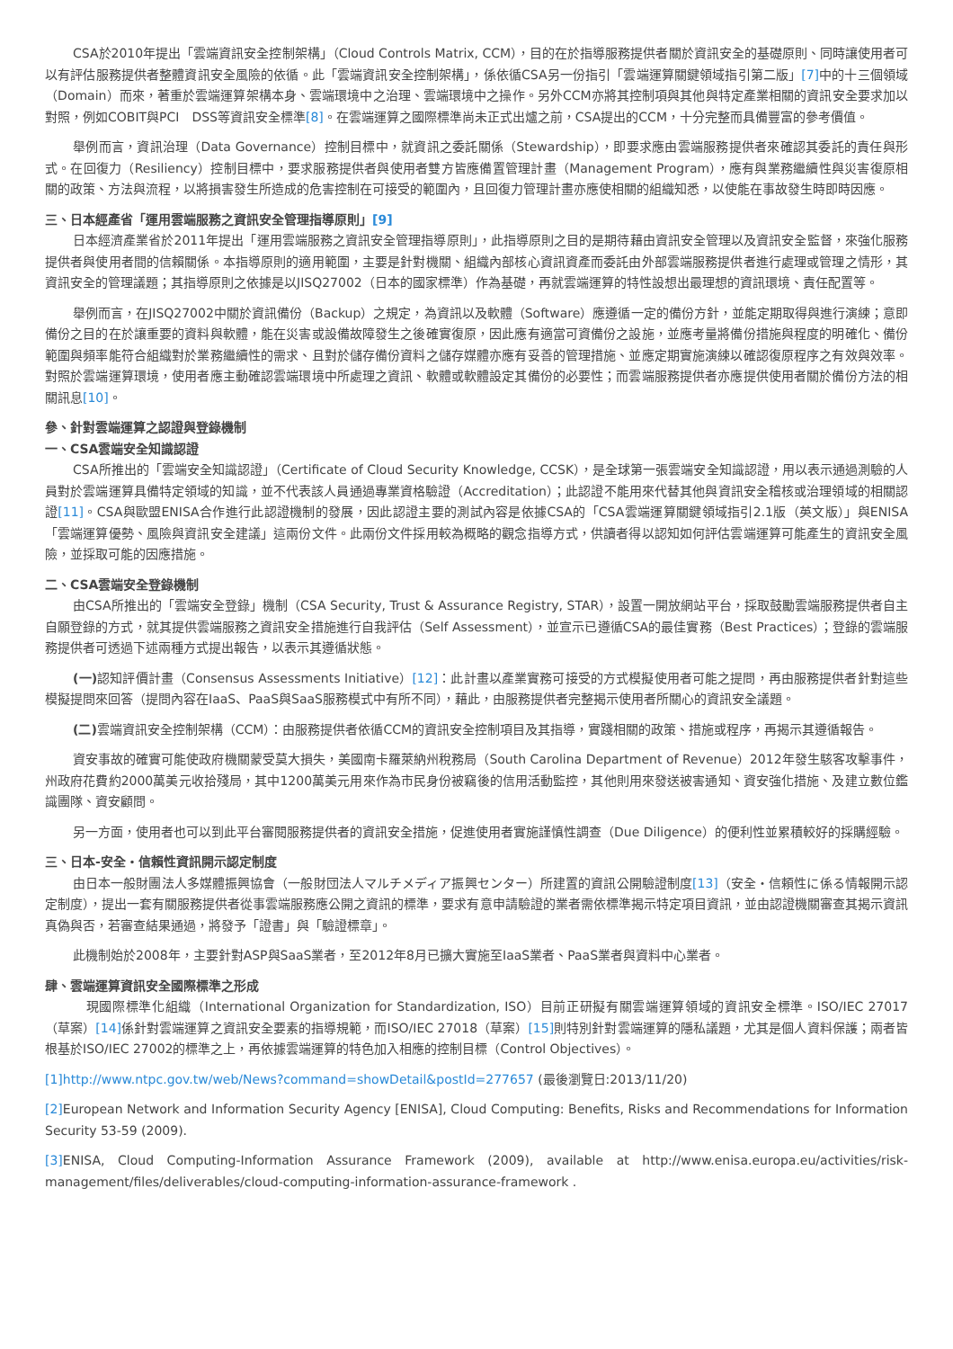CSA於2010年提出「雲端資訊安全控制架構」（Cloud Controls Matrix, CCM），目的在於指導服務提供者關於資訊安全的基礎原則、同時讓使用者可以有評估服務提供者整體資訊安全風險的依循。此「雲端資訊安全控制架構」，係依循CSA另一份指引「雲端運算關鍵領域指引第二版」[7] 中的十三個領域（Domain）而來，著重於雲端運算架構本身、雲端環境中之治理、雲端環境中之操作。另外CCM亦將其控制項與其他與特定產業相關的資訊安全要求加以對照，例如COBIT與PCI　DSS等資訊安全標準[8]。在雲端運算之國際標準尚未正式出爐之前，CSA提出的CCM，十分完整而具備豐富的參考價值。
舉例而言，資訊治理（Data Governance）控制目標中，就資訊之委託關係（Stewardship），即要求應由雲端服務提供者來確認其委託的責任與形式。在回復力（Resiliency）控制目標中，要求服務提供者與使用者雙方皆應備置管理計畫（Management Program），應有與業務繼續性與災害復原相關的政策、方法與流程，以將損害發生所造成的危害控制在可接受的範圍內，且回復力管理計畫亦應使相關的組織知悉，以使能在事故發生時即時因應。
三、日本經產省「運用雲端服務之資訊安全管理指導原則」[9]
日本經濟產業省於2011年提出「運用雲端服務之資訊安全管理指導原則」，此指導原則之目的是期待藉由資訊安全管理以及資訊安全監督，來強化服務提供者與使用者間的信賴關係。本指導原則的適用範圍，主要是針對機關、組織內部核心資訊資產而委託由外部雲端服務提供者進行處理或管理之情形，其資訊安全的管理議題；其指導原則之依據是以JISQ27002（日本的國家標準）作為基礎，再就雲端運算的特性設想出最理想的資訊環境、責任配置等。
舉例而言，在JISQ27002中關於資訊備份（Backup）之規定，為資訊以及軟體（Software）應遵循一定的備份方針，並能定期取得與進行演練；意即備份之目的在於讓重要的資料與軟體，能在災害或設備故障發生之後確實復原，因此應有適當可資備份之設施，並應考量將備份措施與程度的明確化、備份範圍與頻率能符合組織對於業務繼續性的需求、且對於儲存備份資料之儲存媒體亦應有妥善的管理措施、並應定期實施演練以確認復原程序之有效與效率。對照於雲端運算環境，使用者應主動確認雲端環境中所處理之資訊、軟體或軟體設定其備份的必要性；而雲端服務提供者亦應提供使用者關於備份方法的相關訊息[10]。
參、針對雲端運算之認證與登錄機制
一、CSA雲端安全知識認證
CSA所推出的「雲端安全知識認證」（Certificate of Cloud Security Knowledge, CCSK），是全球第一張雲端安全知識認證，用以表示通過測驗的人員對於雲端運算具備特定領域的知識，並不代表該人員通過專業資格驗證（Accreditation）；此認證不能用來代替其他與資訊安全稽核或治理領域的相關認證[11]。CSA與歐盟ENISA合作進行此認證機制的發展，因此認證主要的測試內容是依據CSA的「CSA雲端運算關鍵領域指引2.1版（英文版）」與ENISA「雲端運算優勢、風險與資訊安全建議」這兩份文件。此兩份文件採用較為概略的觀念指導方式，供讀者得以認知如何評估雲端運算可能產生的資訊安全風險，並採取可能的因應措施。
二、CSA雲端安全登錄機制
由CSA所推出的「雲端安全登錄」機制（CSA Security, Trust & Assurance Registry, STAR），設置一開放網站平台，採取鼓勵雲端服務提供者自主自願登錄的方式，就其提供雲端服務之資訊安全措施進行自我評估（Self Assessment），並宣示已遵循CSA的最佳實務（Best Practices）；登錄的雲端服務提供者可透過下述兩種方式提出報告，以表示其遵循狀態。
(一) 認知評價計畫（Consensus Assessments Initiative）[12]：此計畫以產業實務可接受的方式模擬使用者可能之提問，再由服務提供者針對這些模擬提問來回答（提問內容在IaaS、PaaS與SaaS服務模式中有所不同），藉此，由服務提供者完整揭示使用者所關心的資訊安全議題。
(二) 雲端資訊安全控制架構（CCM）：由服務提供者依循CCM的資訊安全控制項目及其指導，實踐相關的政策、措施或程序，再揭示其遵循報告。
資安事故的確實可能使政府機關蒙受莫大損失，美國南卡羅萊納州稅務局（South Carolina Department of Revenue）2012年發生駭客攻擊事件，州政府花費約2000萬美元收拾殘局，其中1200萬美元用來作為市民身份被竊後的信用活動監控，其他則用來發送被害通知、資安強化措施、及建立數位鑑識團隊、資安顧問。
另一方面，使用者也可以到此平台審閱服務提供者的資訊安全措施，促進使用者實施謹慎性調查（Due Diligence）的便利性並累積較好的採購經驗。
三、日本-安全・信賴性資訊開示認定制度
由日本一般財團法人多媒體振興協會（一般財団法人マルチメディア振興センター）所建置的資訊公開驗證制度[13]（安全・信頼性に係る情報開示認定制度），提出一套有關服務提供者從事雲端服務應公開之資訊的標準，要求有意申請驗證的業者需依標準揭示特定項目資訊，並由認證機關審查其揭示資訊真偽與否，若審查結果通過，將發予「證書」與「驗證標章」。
此機制始於2008年，主要針對ASP與SaaS業者，至2012年8月已擴大實施至IaaS業者、PaaS業者與資料中心業者。
肆、雲端運算資訊安全國際標準之形成
　現國際標準化組織（International Organization for Standardization, ISO）目前正研擬有關雲端運算領域的資訊安全標準。ISO/IEC 27017（草案）[14] 係針對雲端運算之資訊安全要素的指導規範，而ISO/IEC 27018（草案）[15] 則特別針對雲端運算的隱私議題，尤其是個人資料保護；兩者皆根基於ISO/IEC 27002的標準之上，再依據雲端運算的特色加入相應的控制目標（Control Objectives）。
[1]http://www.ntpc.gov.tw/web/News?command=showDetail&postId=277657 (最後瀏覽日:2013/11/20)
[2] European Network and Information Security Agency [ENISA], Cloud Computing: Benefits, Risks and Recommendations for Information Security 53-59 (2009).
[3] ENISA, Cloud Computing-Information Assurance Framework (2009), available at http://www.enisa.europa.eu/activities/risk-management/files/deliverables/cloud-computing-information-assurance-framework .